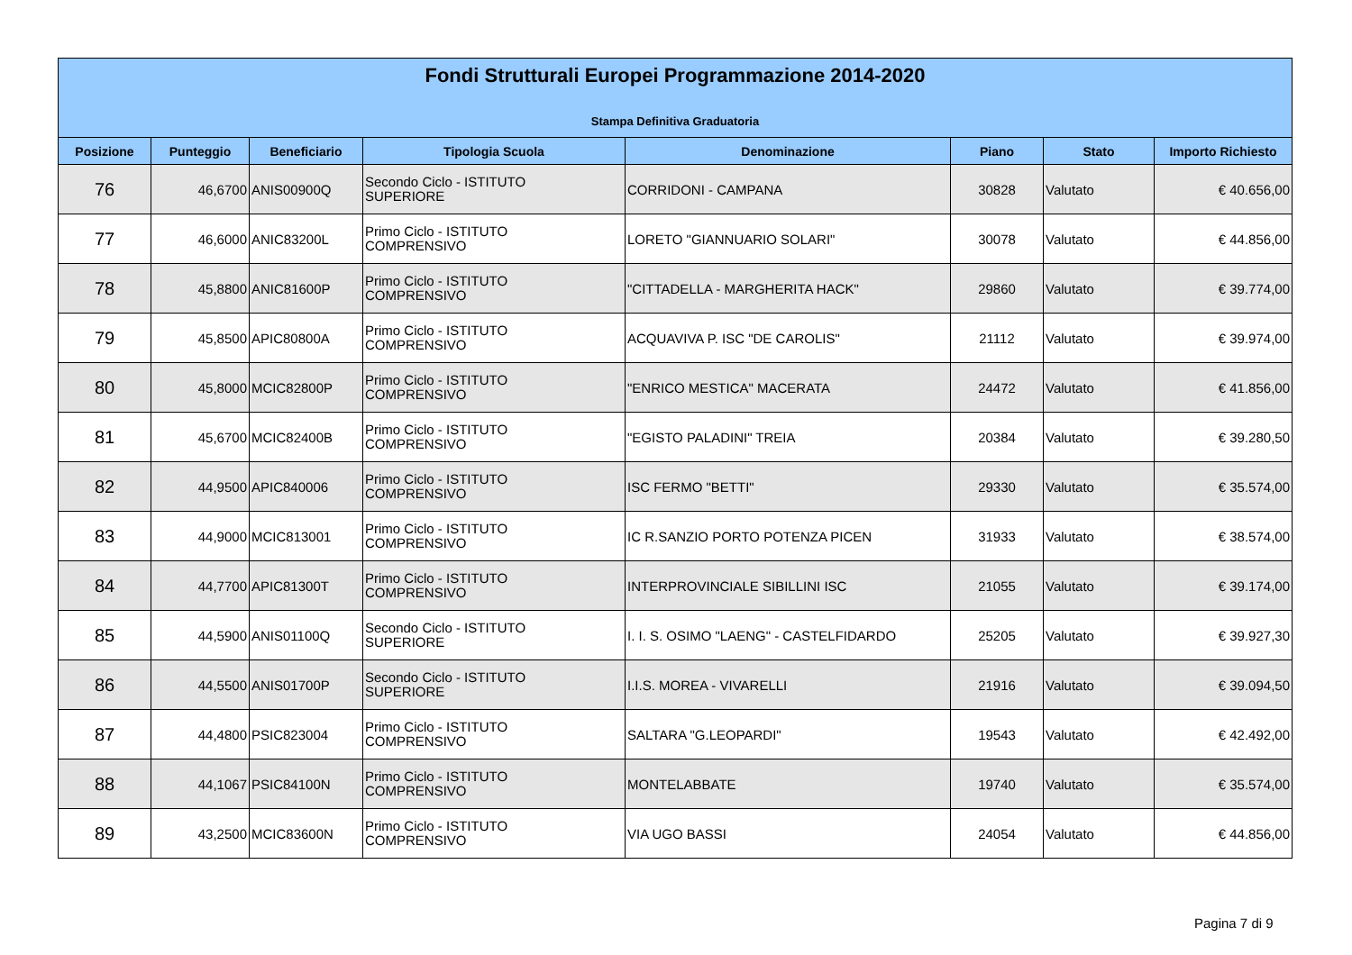Fondi Strutturali Europei Programmazione 2014-2020
Stampa Definitiva Graduatoria
| Posizione | Punteggio | Beneficiario | Tipologia Scuola | Denominazione | Piano | Stato | Importo Richiesto |
| --- | --- | --- | --- | --- | --- | --- | --- |
| 76 | 46,6700 | ANIS00900Q | Secondo Ciclo - ISTITUTO SUPERIORE | CORRIDONI - CAMPANA | 30828 | Valutato | € 40.656,00 |
| 77 | 46,6000 | ANIC83200L | Primo Ciclo - ISTITUTO COMPRENSIVO | LORETO "GIANNUARIO SOLARI" | 30078 | Valutato | € 44.856,00 |
| 78 | 45,8800 | ANIC81600P | Primo Ciclo - ISTITUTO COMPRENSIVO | "CITTADELLA - MARGHERITA HACK" | 29860 | Valutato | € 39.774,00 |
| 79 | 45,8500 | APIC80800A | Primo Ciclo - ISTITUTO COMPRENSIVO | ACQUAVIVA P. ISC "DE CAROLIS" | 21112 | Valutato | € 39.974,00 |
| 80 | 45,8000 | MCIC82800P | Primo Ciclo - ISTITUTO COMPRENSIVO | "ENRICO MESTICA" MACERATA | 24472 | Valutato | € 41.856,00 |
| 81 | 45,6700 | MCIC82400B | Primo Ciclo - ISTITUTO COMPRENSIVO | "EGISTO PALADINI" TREIA | 20384 | Valutato | € 39.280,50 |
| 82 | 44,9500 | APIC840006 | Primo Ciclo - ISTITUTO COMPRENSIVO | ISC FERMO "BETTI" | 29330 | Valutato | € 35.574,00 |
| 83 | 44,9000 | MCIC813001 | Primo Ciclo - ISTITUTO COMPRENSIVO | IC R.SANZIO PORTO POTENZA PICEN | 31933 | Valutato | € 38.574,00 |
| 84 | 44,7700 | APIC81300T | Primo Ciclo - ISTITUTO COMPRENSIVO | INTERPROVINCIALE SIBILLINI ISC | 21055 | Valutato | € 39.174,00 |
| 85 | 44,5900 | ANIS01100Q | Secondo Ciclo - ISTITUTO SUPERIORE | I. I. S. OSIMO "LAENG" - CASTELFIDARDO | 25205 | Valutato | € 39.927,30 |
| 86 | 44,5500 | ANIS01700P | Secondo Ciclo - ISTITUTO SUPERIORE | I.I.S. MOREA - VIVARELLI | 21916 | Valutato | € 39.094,50 |
| 87 | 44,4800 | PSIC823004 | Primo Ciclo - ISTITUTO COMPRENSIVO | SALTARA "G.LEOPARDI" | 19543 | Valutato | € 42.492,00 |
| 88 | 44,1067 | PSIC84100N | Primo Ciclo - ISTITUTO COMPRENSIVO | MONTELABBATE | 19740 | Valutato | € 35.574,00 |
| 89 | 43,2500 | MCIC83600N | Primo Ciclo - ISTITUTO COMPRENSIVO | VIA UGO BASSI | 24054 | Valutato | € 44.856,00 |
Pagina 7 di 9